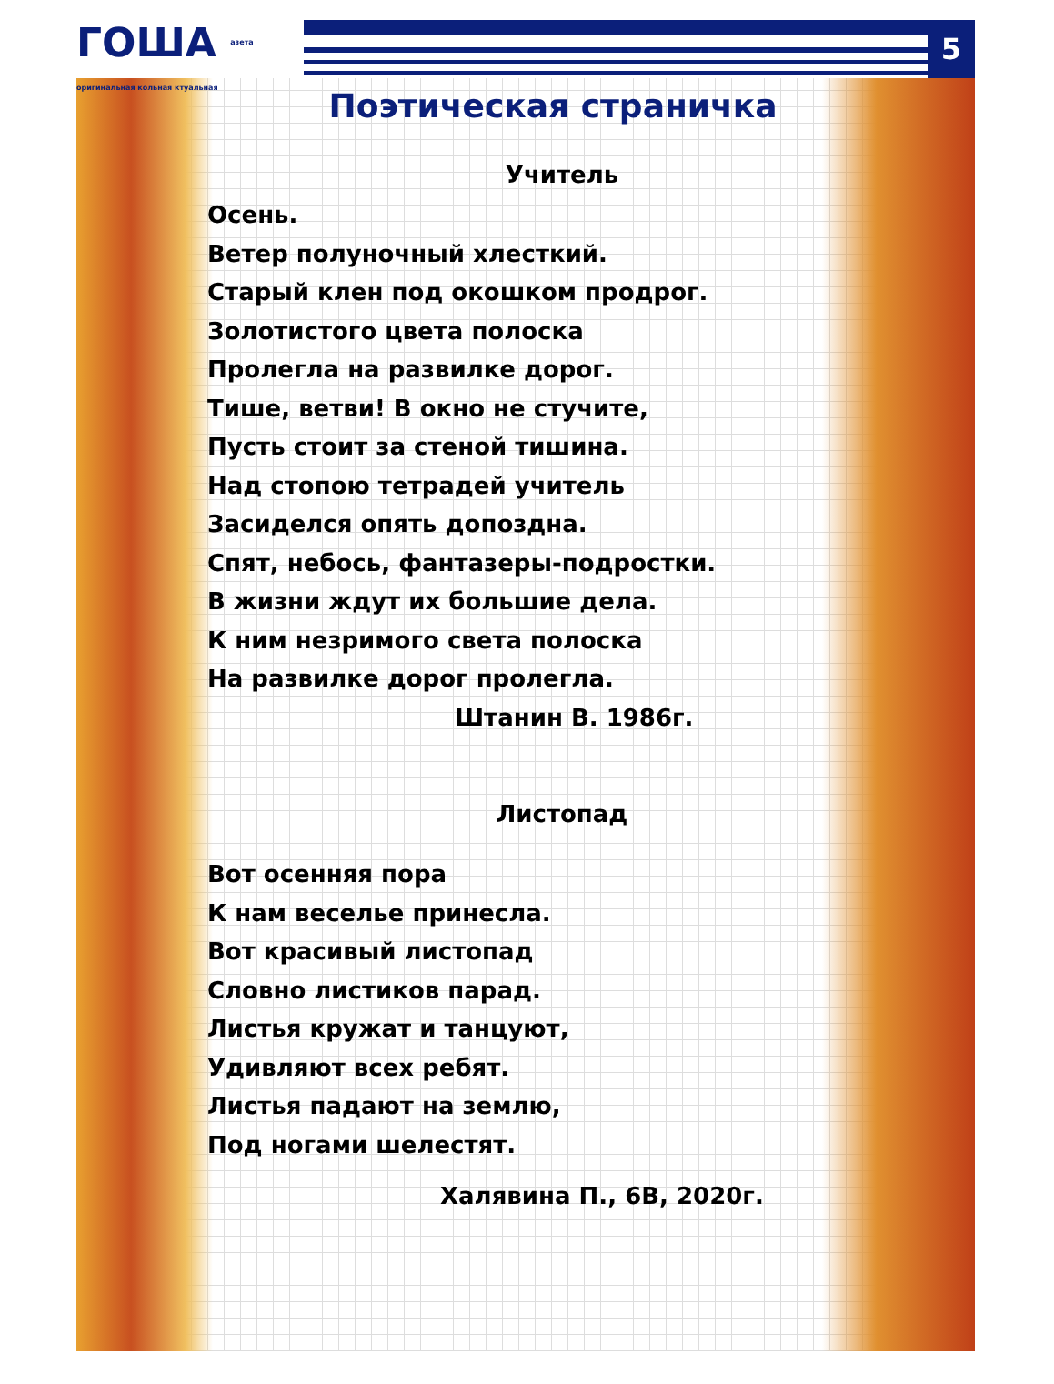ГОША азета оригинальная кольная ктуальная
5
Поэтическая страничка
Учитель
Осень.
Ветер полуночный хлесткий.
Старый клен под окошком продрог.
Золотистого цвета полоска
Пролегла на развилке дорог.
Тише, ветви! В окно не стучите,
Пусть стоит за стеной тишина.
Над стопою тетрадей учитель
Засиделся опять допоздна.
Спят, небось, фантазеры-подростки.
В жизни ждут их большие дела.
К ним незримого света полоска
На развилке дорог пролегла.
Штанин В. 1986г.
Листопад
Вот осенняя пора
К нам веселье принесла.
Вот красивый листопад
Словно листиков парад.
Листья кружат и танцуют,
Удивляют всех ребят.
Листья падают на землю,
Под ногами шелестят.
Халявина П., 6В, 2020г.